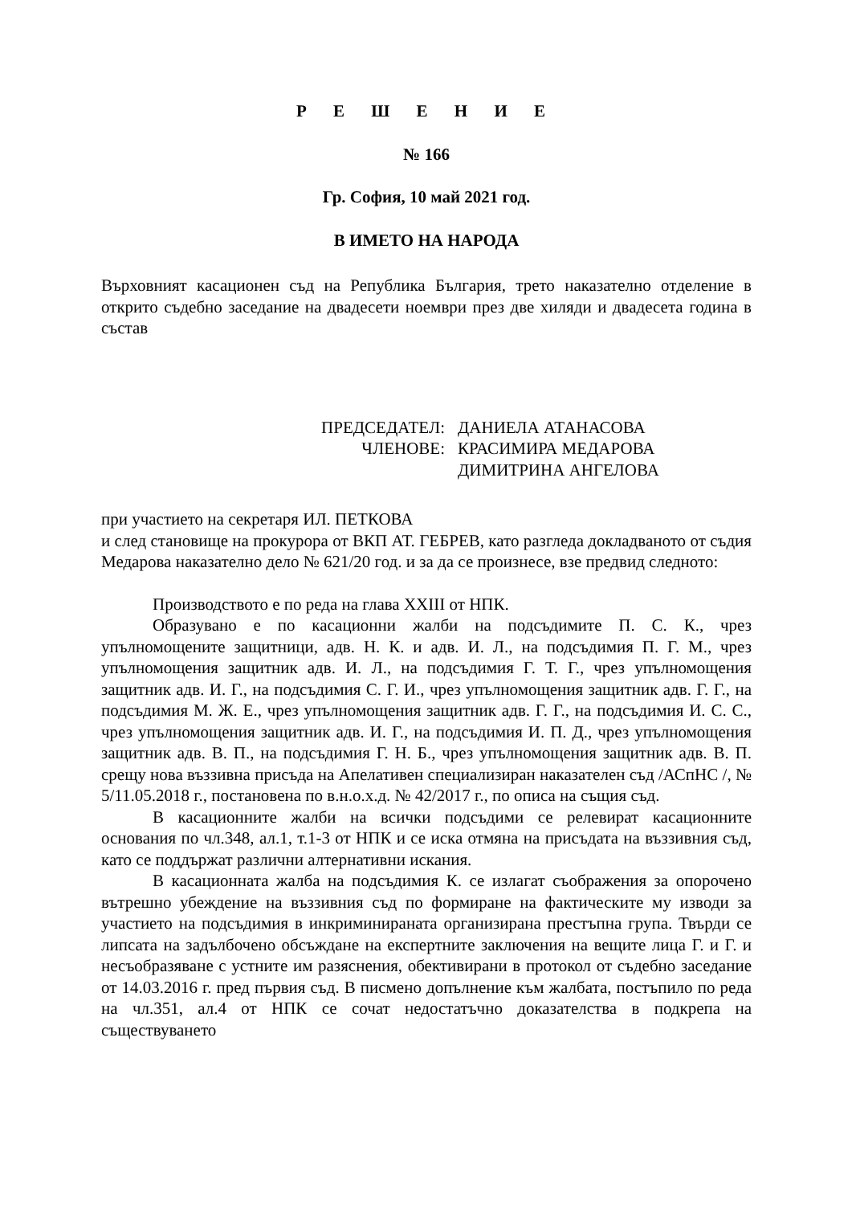Р Е Ш Е Н И Е
№ 166
Гр. София, 10 май 2021 год.
В ИМЕТО НА НАРОДА
Върховният касационен съд на Република България, трето наказателно отделение в открито съдебно заседание на двадесети ноември през две хиляди и двадесета година в състав
ПРЕДСЕДАТЕЛ: ДАНИЕЛА АТАНАСОВА
ЧЛЕНОВЕ: КРАСИМИРА МЕДАРОВА
ДИМИТРИНА АНГЕЛОВА
при участието на секретаря ИЛ. ПЕТКОВА
и след становище на прокурора от ВКП АТ. ГЕБРЕВ, като разгледа докладваното от съдия Медарова наказателно дело № 621/20 год. и за да се произнесе, взе предвид следното:
Производството е по реда на глава XXIII от НПК.
Образувано е по касационни жалби на подсъдимите П. С. К., чрез упълномощените защитници, адв. Н. К. и адв. И. Л., на подсъдимия П. Г. М., чрез упълномощения защитник адв. И. Л., на подсъдимия Г. Т. Г., чрез упълномощения защитник адв. И. Г., на подсъдимия С. Г. И., чрез упълномощения защитник адв. Г. Г., на подсъдимия М. Ж. Е., чрез упълномощения защитник адв. Г. Г., на подсъдимия И. С. С., чрез упълномощения защитник адв. И. Г., на подсъдимия И. П. Д., чрез упълномощения защитник адв. В. П., на подсъдимия Г. Н. Б., чрез упълномощения защитник адв. В. П. срещу нова въззивна присъда на Апелативен специализиран наказателен съд /АСпНС /, № 5/11.05.2018 г., постановена по в.н.о.х.д. № 42/2017 г., по описа на същия съд.
В касационните жалби на всички подсъдими се релевират касационните основания по чл.348, ал.1, т.1-3 от НПК и се иска отмяна на присъдата на въззивния съд, като се поддържат различни алтернативни искания.
В касационната жалба на подсъдимия К. се излагат съображения за опорочено вътрешно убеждение на въззивния съд по формиране на фактическите му изводи за участието на подсъдимия в инкриминираната организирана престъпна група. Твърди се липсата на задълбочено обсъждане на експертните заключения на вещите лица Г. и Г. и несъобразяване с устните им разяснения, обективирани в протокол от съдебно заседание от 14.03.2016 г. пред първия съд. В писмено допълнение към жалбата, постъпило по реда на чл.351, ал.4 от НПК се сочат недостатъчно доказателства в подкрепа на съществуването